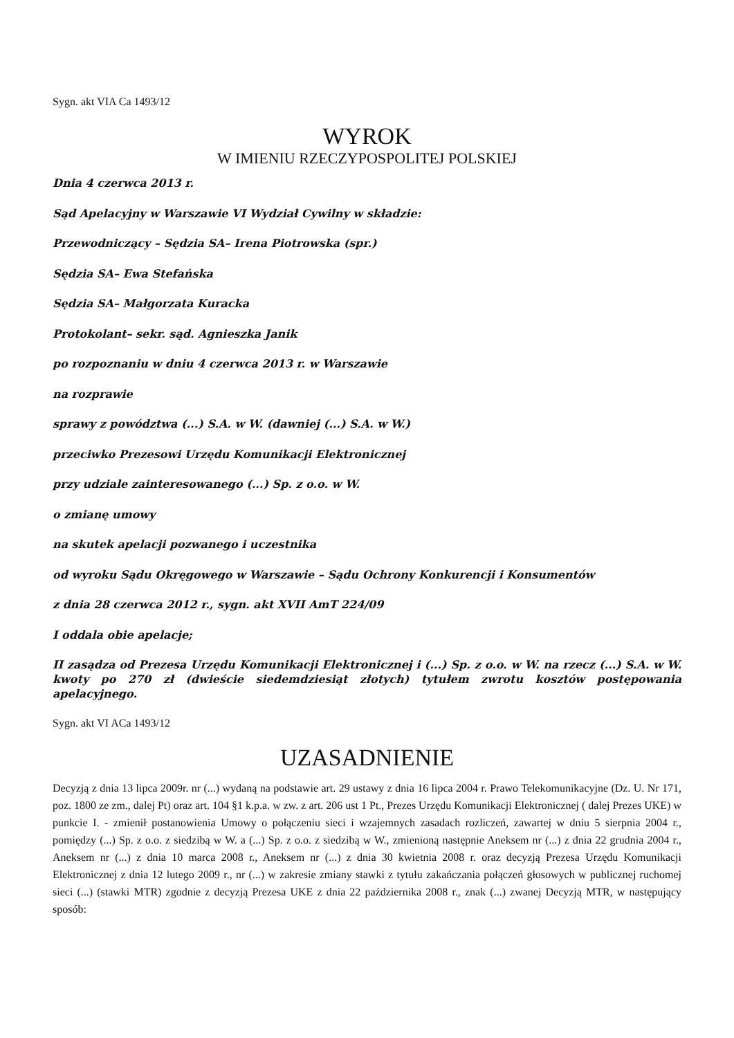Sygn. akt VIA Ca 1493/12
WYROK
W IMIENIU RZECZYPOSPOLITEJ POLSKIEJ
Dnia 4 czerwca 2013 r.
Sąd Apelacyjny w Warszawie VI Wydział Cywilny w składzie:
Przewodniczący – Sędzia SA– Irena Piotrowska (spr.)
Sędzia SA– Ewa Stefańska
Sędzia SA– Małgorzata Kuracka
Protokolant– sekr. sąd. Agnieszka Janik
po rozpoznaniu w dniu 4 czerwca 2013 r. w Warszawie
na rozprawie
sprawy z powództwa (...) S.A. w W. (dawniej (...) S.A. w W.)
przeciwko Prezesowi Urzędu Komunikacji Elektronicznej
przy udziale zainteresowanego (...) Sp. z o.o. w W.
o zmianę umowy
na skutek apelacji pozwanego i uczestnika
od wyroku Sądu Okręgowego w Warszawie – Sądu Ochrony Konkurencji i Konsumentów
z dnia 28 czerwca 2012 r., sygn. akt XVII AmT 224/09
I oddala obie apelacje;
II zasądza od Prezesa Urzędu Komunikacji Elektronicznej i (...) Sp. z o.o. w W. na rzecz (...) S.A. w W. kwoty po 270 zł (dwieście siedemdziesiąt złotych) tytułem zwrotu kosztów postępowania apelacyjnego.
Sygn. akt VI ACa 1493/12
UZASADNIENIE
Decyzją z dnia 13 lipca 2009r. nr (...) wydaną na podstawie art. 29 ustawy z dnia 16 lipca 2004 r. Prawo Telekomunikacyjne (Dz. U. Nr 171, poz. 1800 ze zm., dalej Pt) oraz art. 104 §1 k.p.a. w zw. z art. 206 ust 1 Pt., Prezes Urzędu Komunikacji Elektronicznej ( dalej Prezes UKE) w punkcie I. - zmienił postanowienia Umowy o połączeniu sieci i wzajemnych zasadach rozliczeń, zawartej w dniu 5 sierpnia 2004 r., pomiędzy (...) Sp. z o.o. z siedzibą w W. a (...) Sp. z o.o. z siedzibą w W., zmienioną następnie Aneksem nr (...) z dnia 22 grudnia 2004 r., Aneksem nr (...) z dnia 10 marca 2008 r., Aneksem nr (...) z dnia 30 kwietnia 2008 r. oraz decyzją Prezesa Urzędu Komunikacji Elektronicznej z dnia 12 lutego 2009 r., nr (...) w zakresie zmiany stawki z tytułu zakańczania połączeń głosowych w publicznej ruchomej sieci (...) (stawki MTR) zgodnie z decyzją Prezesa UKE z dnia 22 października 2008 r., znak (...) zwanej Decyzją MTR, w następujący sposób: